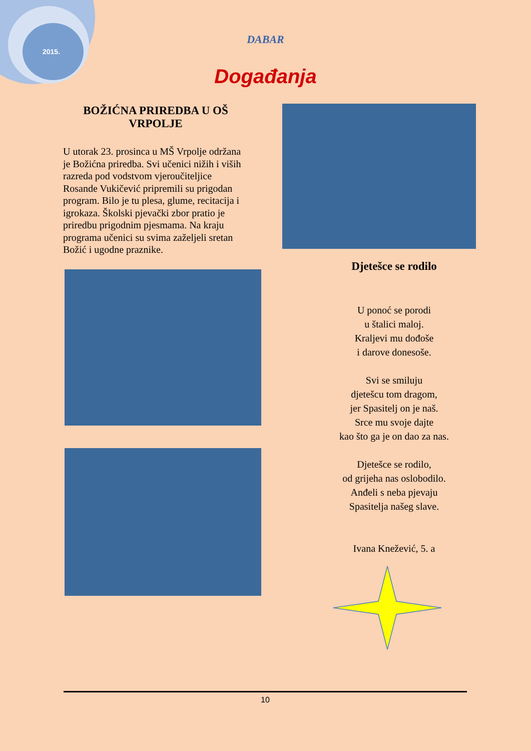2015.
DABAR
Događanja
BOŽIĆNA PRIREDBA U OŠ VRPOLJE
U utorak 23. prosinca u MŠ Vrpolje održana je Božićna priredba. Svi učenici nižih i viših razreda pod vodstvom vjeroučiteljice Rosande Vukičević pripremili su prigodan program. Bilo je tu plesa, glume, recitacija i igrokaza. Školski pjevački zbor pratio je priredbu prigodnim pjesmama. Na kraju programa učenici su svima zaželjeli sretan Božić i ugodne praznike.
Djetešce se rodilo
U ponoć se porodi
u štalici maloj.
Kraljevi mu dođoše
i darove donesoše.
Svi se smiluju
djetešcu tom dragom,
jer Spasitelj on je naš.
Srce mu svoje dajte
kao što ga je on dao za nas.
Djetešce se rodilo,
od grijeha nas oslobodilo.
Anđeli s neba pjevaju
Spasitelja našeg slave.
Ivana Knežević, 5. a
10